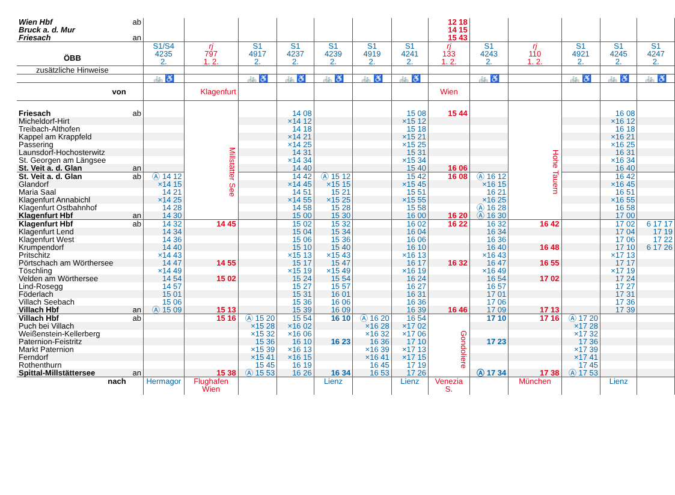| Wien Hbf Bruck a. d. Mur Friesach | ab an | | | | | | | | 12 18 14 15 15 43 | | | | | |
| ÖBB | | S1/S4 4235 2. | rj 797 1. 2. | S1 4917 2. | S1 4237 2. | S1 4239 2. | S1 4919 2. | S1 4241 2. | rj 133 1. 2. | S1 4243 2. | rj 110 1. 2. | S1 4921 2. | S1 4245 2. | S1 4247 2. |
| zusätzliche Hinweise | | | | | | | | | | | | | | |
| | | 🚲 ♿ | | 🚲 ♿ | 🚲 ♿ | 🚲 ♿ | 🚲 ♿ | 🚲 ♿ | | 🚲 ♿ | | 🚲 ♿ | 🚲 ♿ | 🚲 ♿ |
| von | | | Klagenfurt | | | | | | Wien | | | | | |
| Friesach | ab | | Millstätter See | | 14 08 | | | 15 08 | 15 44 | | Hohe Tauern | | 16 08 | |
| Micheldorf-Hirt | | | | | ×14 12 | | | ×15 12 | | | | | ×16 12 | |
| Treibach-Althofen | | | | | 14 18 | | | 15 18 | | | | | 16 18 | |
| Kappel am Krappfeld | | | | | ×14 21 | | | ×15 21 | | | | | ×16 21 | |
| Passering | | | | | ×14 25 | | | ×15 25 | | | | | ×16 25 | |
| Launsdorf-Hochosterwitz | | | | | 14 31 | | | 15 31 | | | | | 16 31 | |
| St. Georgen am Längsee | | | | | ×14 34 | | | ×15 34 | | | | | ×16 34 | |
| St. Veit a. d. Glan | an | | | | 14 40 | | | 15 40 | 16 06 | | | | 16 40 | |
| St. Veit a. d. Glan | ab | Ⓐ 14 12 | | | 14 42 | Ⓐ 15 12 | | 15 42 | 16 08 | Ⓐ 16 12 | | | 16 42 | |
| Glandorf | | ×14 15 | | | ×14 45 | ×15 15 | | ×15 45 | | ×16 15 | | | ×16 45 | |
| Maria Saal | | 14 21 | | | 14 51 | 15 21 | | 15 51 | | 16 21 | | | 16 51 | |
| Klagenfurt Annabichl | | ×14 25 | | | ×14 55 | ×15 25 | | ×15 55 | | ×16 25 | | | ×16 55 | |
| Klagenfurt Ostbahnhof | | 14 28 | | | 14 58 | 15 28 | | 15 58 | | Ⓐ 16 28 | | | 16 58 | |
| Klagenfurt Hbf | an | 14 30 | | | 15 00 | 15 30 | | 16 00 | 16 20 | Ⓐ 16 30 | | | 17 00 | |
| Klagenfurt Hbf | ab | 14 32 | 14 45 | | 15 02 | 15 32 | | 16 02 | 16 22 | 16 32 | 16 42 | | 17 02 | 6 17 17 |
| Klagenfurt Lend | | 14 34 | | | 15 04 | 15 34 | | 16 04 | | 16 34 | | | 17 04 | 17 19 |
| Klagenfurt West | | 14 36 | | | 15 06 | 15 36 | | 16 06 | | 16 36 | | | 17 06 | 17 22 |
| Krumpendorf | | 14 40 | | | 15 10 | 15 40 | | 16 10 | | 16 40 | 16 48 | | 17 10 | 6 17 26 |
| Pritschitz | | ×14 43 | | | ×15 13 | ×15 43 | | ×16 13 | | ×16 43 | | | ×17 13 | |
| Pörtschach am Wörthersee | | 14 47 | 14 55 | | 15 17 | 15 47 | | 16 17 | 16 32 | 16 47 | 16 55 | | 17 17 | |
| Töschling | | ×14 49 | | | ×15 19 | ×15 49 | | ×16 19 | | ×16 49 | | | ×17 19 | |
| Velden am Wörthersee | | 14 54 | 15 02 | | 15 24 | 15 54 | | 16 24 | | 16 54 | 17 02 | | 17 24 | |
| Lind-Rosegg | | 14 57 | | | 15 27 | 15 57 | | 16 27 | | 16 57 | | | 17 27 | |
| Föderlach | | 15 01 | | | 15 31 | 16 01 | | 16 31 | | 17 01 | | | 17 31 | |
| Villach Seebach | | 15 06 | | | 15 36 | 16 06 | | 16 36 | | 17 06 | | | 17 36 | |
| Villach Hbf | an | Ⓐ 15 09 | 15 13 | | 15 39 | 16 09 | | 16 39 | 16 46 | 17 09 | 17 13 | | 17 39 | |
| Villach Hbf | ab | | 15 16 | Ⓐ 15 20 | 15 54 | 16 10 | Ⓐ 16 20 | 16 54 | Gondoliere | 17 10 | 17 16 | Ⓐ 17 20 | | |
| Puch bei Villach | | | | ×15 28 | ×16 02 | | ×16 28 | ×17 02 | | | | ×17 28 | | |
| Weißenstein-Kellerberg | | | | ×15 32 | ×16 06 | | ×16 32 | ×17 06 | | | | ×17 32 | | |
| Paternion-Feistritz | | | | 15 36 | 16 10 | 16 23 | 16 36 | 17 10 | | 17 23 | | 17 36 | | |
| Markt Paternion | | | | ×15 39 | ×16 13 | | ×16 39 | ×17 13 | | | | ×17 39 | | |
| Ferndorf | | | | ×15 41 | ×16 15 | | ×16 41 | ×17 15 | | | | ×17 41 | | |
| Rothenthurn | | | | 15 45 | 16 19 | | 16 45 | 17 19 | | | | 17 45 | | |
| Spittal-Millstättersee | an | | 15 38 | Ⓐ 15 53 | 16 26 | 16 34 | 16 53 | 17 26 | | Ⓐ 17 34 | 17 38 | Ⓐ 17 53 | | |
| nach | | Hermagor | Flughafen Wien | | | Lienz | | Lienz | Venezia S. | | München | | Lienz | |